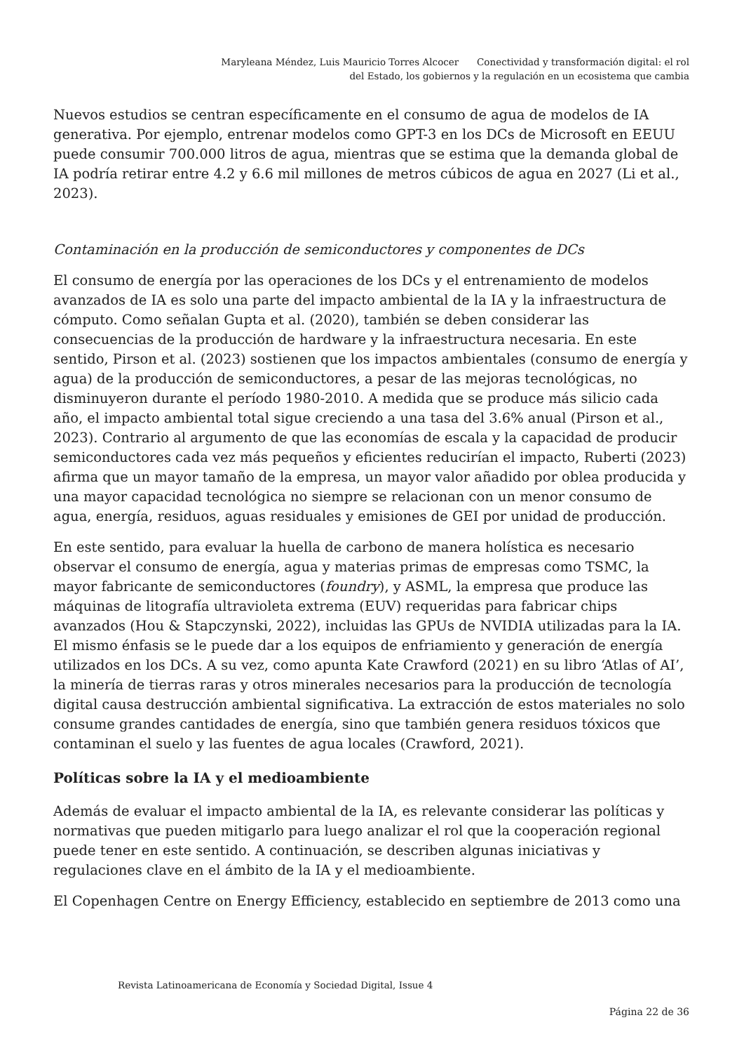Maryleana Méndez, Luis Mauricio Torres Alcocer Conectividad y transformación digital: el rol
del Estado, los gobiernos y la regulación en un ecosistema que cambia
Nuevos estudios se centran específicamente en el consumo de agua de modelos de IA generativa. Por ejemplo, entrenar modelos como GPT-3 en los DCs de Microsoft en EEUU puede consumir 700.000 litros de agua, mientras que se estima que la demanda global de IA podría retirar entre 4.2 y 6.6 mil millones de metros cúbicos de agua en 2027 (Li et al., 2023).
Contaminación en la producción de semiconductores y componentes de DCs
El consumo de energía por las operaciones de los DCs y el entrenamiento de modelos avanzados de IA es solo una parte del impacto ambiental de la IA y la infraestructura de cómputo. Como señalan Gupta et al. (2020), también se deben considerar las consecuencias de la producción de hardware y la infraestructura necesaria. En este sentido, Pirson et al. (2023) sostienen que los impactos ambientales (consumo de energía y agua) de la producción de semiconductores, a pesar de las mejoras tecnológicas, no disminuyeron durante el período 1980-2010. A medida que se produce más silicio cada año, el impacto ambiental total sigue creciendo a una tasa del 3.6% anual (Pirson et al., 2023). Contrario al argumento de que las economías de escala y la capacidad de producir semiconductores cada vez más pequeños y eficientes reducirían el impacto, Ruberti (2023) afirma que un mayor tamaño de la empresa, un mayor valor añadido por oblea producida y una mayor capacidad tecnológica no siempre se relacionan con un menor consumo de agua, energía, residuos, aguas residuales y emisiones de GEI por unidad de producción.
En este sentido, para evaluar la huella de carbono de manera holística es necesario observar el consumo de energía, agua y materias primas de empresas como TSMC, la mayor fabricante de semiconductores (foundry), y ASML, la empresa que produce las máquinas de litografía ultravioleta extrema (EUV) requeridas para fabricar chips avanzados (Hou & Stapczynski, 2022), incluidas las GPUs de NVIDIA utilizadas para la IA. El mismo énfasis se le puede dar a los equipos de enfriamiento y generación de energía utilizados en los DCs. A su vez, como apunta Kate Crawford (2021) en su libro ‘Atlas of AI’, la minería de tierras raras y otros minerales necesarios para la producción de tecnología digital causa destrucción ambiental significativa. La extracción de estos materiales no solo consume grandes cantidades de energía, sino que también genera residuos tóxicos que contaminan el suelo y las fuentes de agua locales (Crawford, 2021).
Políticas sobre la IA y el medioambiente
Además de evaluar el impacto ambiental de la IA, es relevante considerar las políticas y normativas que pueden mitigarlo para luego analizar el rol que la cooperación regional puede tener en este sentido. A continuación, se describen algunas iniciativas y regulaciones clave en el ámbito de la IA y el medioambiente.
El Copenhagen Centre on Energy Efficiency, establecido en septiembre de 2013 como una
Revista Latinoamericana de Economía y Sociedad Digital, Issue 4
Página 22 de 36